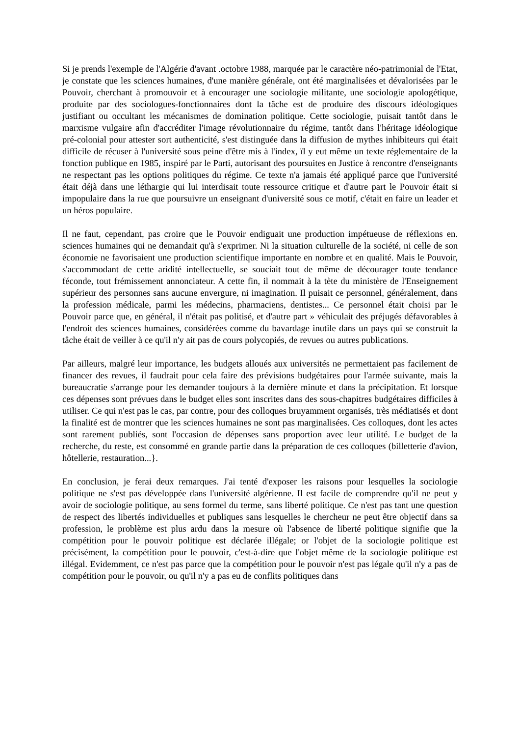Si je prends l'exemple de l'Algérie d'avant .octobre 1988, marquée par le caractère néo-patrimonial de l'Etat, je constate que les sciences humaines, d'une manière générale, ont été marginalisées et dévalorisées par le Pouvoir, cherchant à promouvoir et à encourager une sociologie militante, une sociologie apologétique, produite par des sociologues-fonctionnaires dont la tâche est de produire des discours idéologiques justifiant ou occultant les mécanismes de domination politique. Cette sociologie, puisait tantôt dans le marxisme vulgaire afin d'accréditer l'image révolutionnaire du régime, tantôt dans l'héritage idéologique pré-colonial pour attester sort authenticité, s'est distinguée dans la diffusion de mythes inhibiteurs qui était difficile de récuser à l'université sous peine d'être mis à l'index, ïl y eut même un texte réglementaire de la fonction publique en 1985, inspiré par le Parti, autorisant des poursuites en Justice à rencontre d'enseignants ne respectant pas les options politiques du régime. Ce texte n'a jamais été appliqué parce que l'université était déjà dans une léthargie qui lui interdisait toute ressource critique et d'autre part le Pouvoir était si impopulaire dans la rue que poursuivre un enseignant d'université sous ce motif, c'était en faire un leader et un héros populaire.
Il ne faut, cependant, pas croire que le Pouvoir endiguait une production impétueuse de réflexions en. sciences humaines qui ne demandait qu'à s'exprimer. Ni la situation culturelle de la société, ni celle de son économie ne favorisaient une production scientifique importante en nombre et en qualité. Mais le Pouvoir, s'accommodant de cette aridité intellectuelle, se souciait tout de même de décourager toute tendance féconde, tout frémissement annonciateur. A cette fin, il nommait à la tète du ministère de l'Enseignement supérieur des personnes sans aucune envergure, ni imagination. Il puisait ce personnel, généralement, dans la profession médicale, parmi les médecins, pharmaciens, dentistes... Ce personnel était choisi par le Pouvoir parce que, en général, il n'était pas politisé, et d'autre part » véhiculait des préjugés défavorables à l'endroit des sciences humaines, considérées comme du bavardage inutile dans un pays qui se construit la tâche était de veiller à ce qu'il n'y ait pas de cours polycopiés, de revues ou autres publications.
Par ailleurs, malgré leur importance, les budgets alloués aux universités ne permettaient pas facilement de financer des revues, il faudrait pour cela faire des prévisions budgétaires pour l'armée suivante, mais la bureaucratie s'arrange pour les demander toujours à la dernière minute et dans la précipitation. Et lorsque ces dépenses sont prévues dans le budget elles sont inscrites dans des sous-chapitres budgétaires difficiles à utiliser. Ce qui n'est pas le cas, par contre, pour des colloques bruyamment organisés, très médiatisés et dont la finalité est de montrer que les sciences humaines ne sont pas marginalisées. Ces colloques, dont les actes sont rarement publiés, sont l'occasion de dépenses sans proportion avec leur utilité. Le budget de la recherche, du reste, est consommé en grande partie dans la préparation de ces colloques (billetterie d'avion, hôtellerie, restauration...}.
En conclusion, je ferai deux remarques. J'ai tenté d'exposer les raisons pour lesquelles la sociologie politique ne s'est pas développée dans l'université algérienne. Il est facile de comprendre qu'il ne peut y avoir de sociologie politique, au sens formel du terme, sans liberté politique. Ce n'est pas tant une question de respect des libertés individuelles et publiques sans lesquelles le chercheur ne peut être objectif dans sa profession, le problème est plus ardu dans la mesure où l'absence de liberté politique signifie que la compétition pour le pouvoir politique est déclarée illégale; or l'objet de la sociologie politique est précisément, la compétition pour le pouvoir, c'est-à-dire que l'objet même de la sociologie politique est illégal. Evidemment, ce n'est pas parce que la compétition pour le pouvoir n'est pas légale qu'il n'y a pas de compétition pour le pouvoir, ou qu'il n'y a pas eu de conflits politiques dans